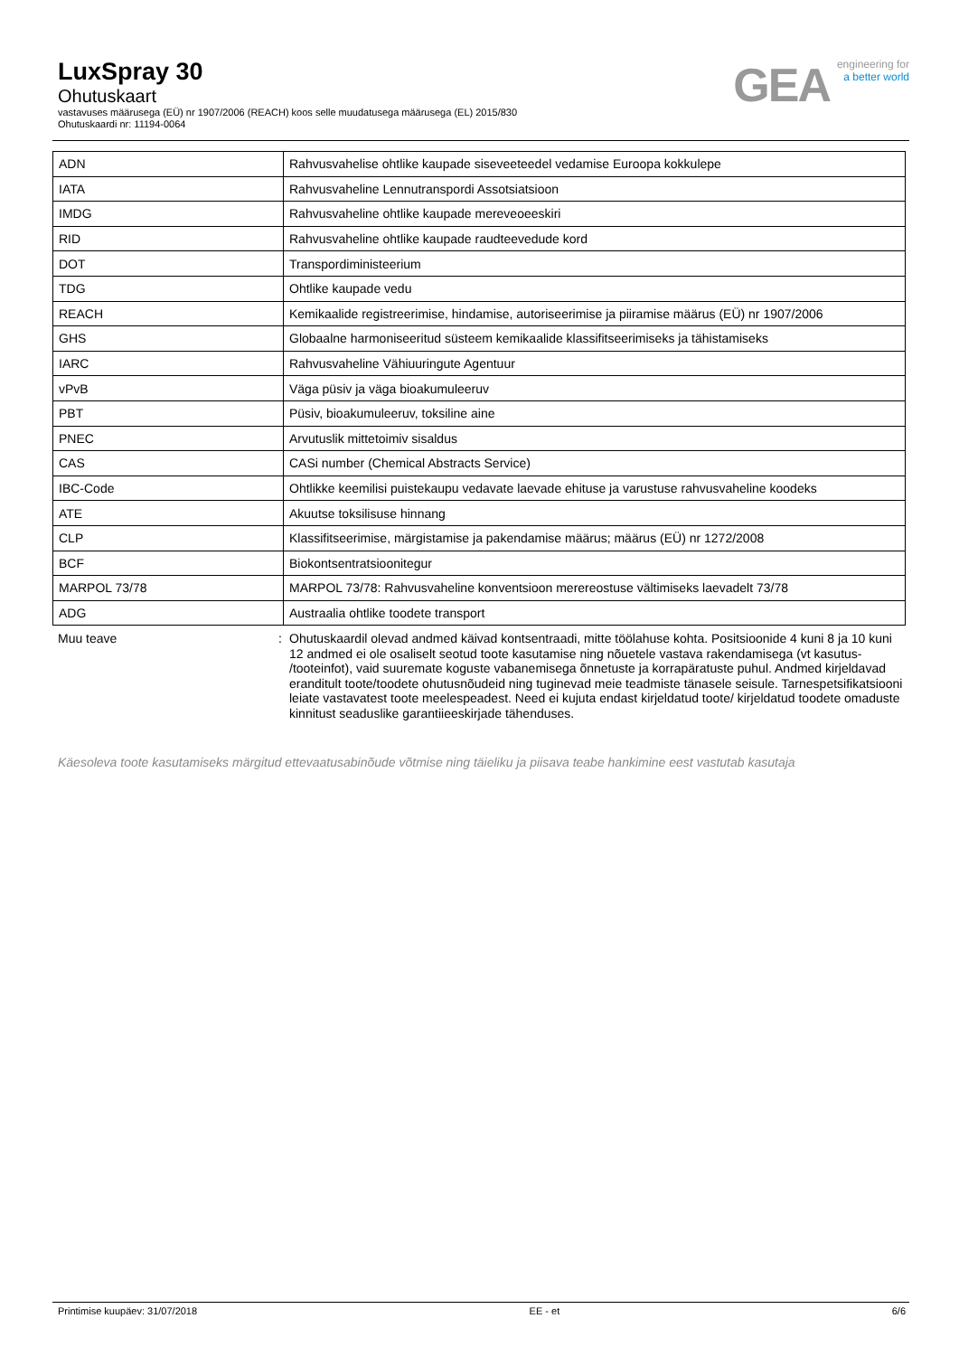LuxSpray 30
Ohutuskaart
vastavuses määrusega (EÜ) nr 1907/2006 (REACH) koos selle muudatusega määrusega (EL) 2015/830
Ohutuskaardi nr: 11194-0064
GEA
engineering for
a better world
| ADN | Rahvusvahelise ohtlike kaupade siseveeteedel vedamise Euroopa kokkulepe |
| IATA | Rahvusvaheline Lennutranspordi Assotsiatsioon |
| IMDG | Rahvusvaheline ohtlike kaupade mereveoeeskiri |
| RID | Rahvusvaheline ohtlike kaupade raudteevedude kord |
| DOT | Transpordiministeerium |
| TDG | Ohtlike kaupade vedu |
| REACH | Kemikaalide registreerimise, hindamise, autoriseerimise ja piiramise määrus (EÜ) nr 1907/2006 |
| GHS | Globaalne harmoniseeritud süsteem kemikaalide klassifitseerimiseks ja tähistamiseks |
| IARC | Rahvusvaheline Vähiuuringute Agentuur |
| vPvB | Väga püsiv ja väga bioakumuleeruv |
| PBT | Püsiv, bioakumuleeruv, toksiline aine |
| PNEC | Arvutuslik mittetoimiv sisaldus |
| CAS | CASi number (Chemical Abstracts Service) |
| IBC-Code | Ohtlikke keemilisi puistekaupu vedavate laevade ehituse ja varustuse rahvusvaheline koodeks |
| ATE | Akuutse toksilisuse hinnang |
| CLP | Klassifitseerimise, märgistamise ja pakendamise määrus; määrus (EÜ) nr 1272/2008 |
| BCF | Biokontsentratsioonitegur |
| MARPOL 73/78 | MARPOL 73/78: Rahvusvaheline konventsioon merereostuse vältimiseks laevadelt 73/78 |
| ADG | Austraalia ohtlike toodete transport |
Muu teave : Ohutuskaardil olevad andmed käivad kontsentraadi, mitte töölahuse kohta. Positsioonide 4 kuni 8 ja 10 kuni 12 andmed ei ole osaliselt seotud toote kasutamise ning nõuetele vastava rakendamisega (vt kasutus- /tooteinfot), vaid suuremate koguste vabanemisega õnnetuste ja korrapäratuste puhul. Andmed kirjeldavad eranditult toote/toodete ohutusnõudeid ning tuginevad meie teadmiste tänasele seisule. Tarnespetsifikatsiooni leiate vastavatest toote meelespeadest. Need ei kujuta endast kirjeldatud toote/ kirjeldatud toodete omaduste kinnitust seaduslike garantiieeskirjade tähenduses.
Käesoleva toote kasutamiseks märgitud ettevaatusabinõude võtmise ning täieliku ja piisava teabe hankimine eest vastutab kasutaja
Printimise kuupäev: 31/07/2018 EE - et 6/6